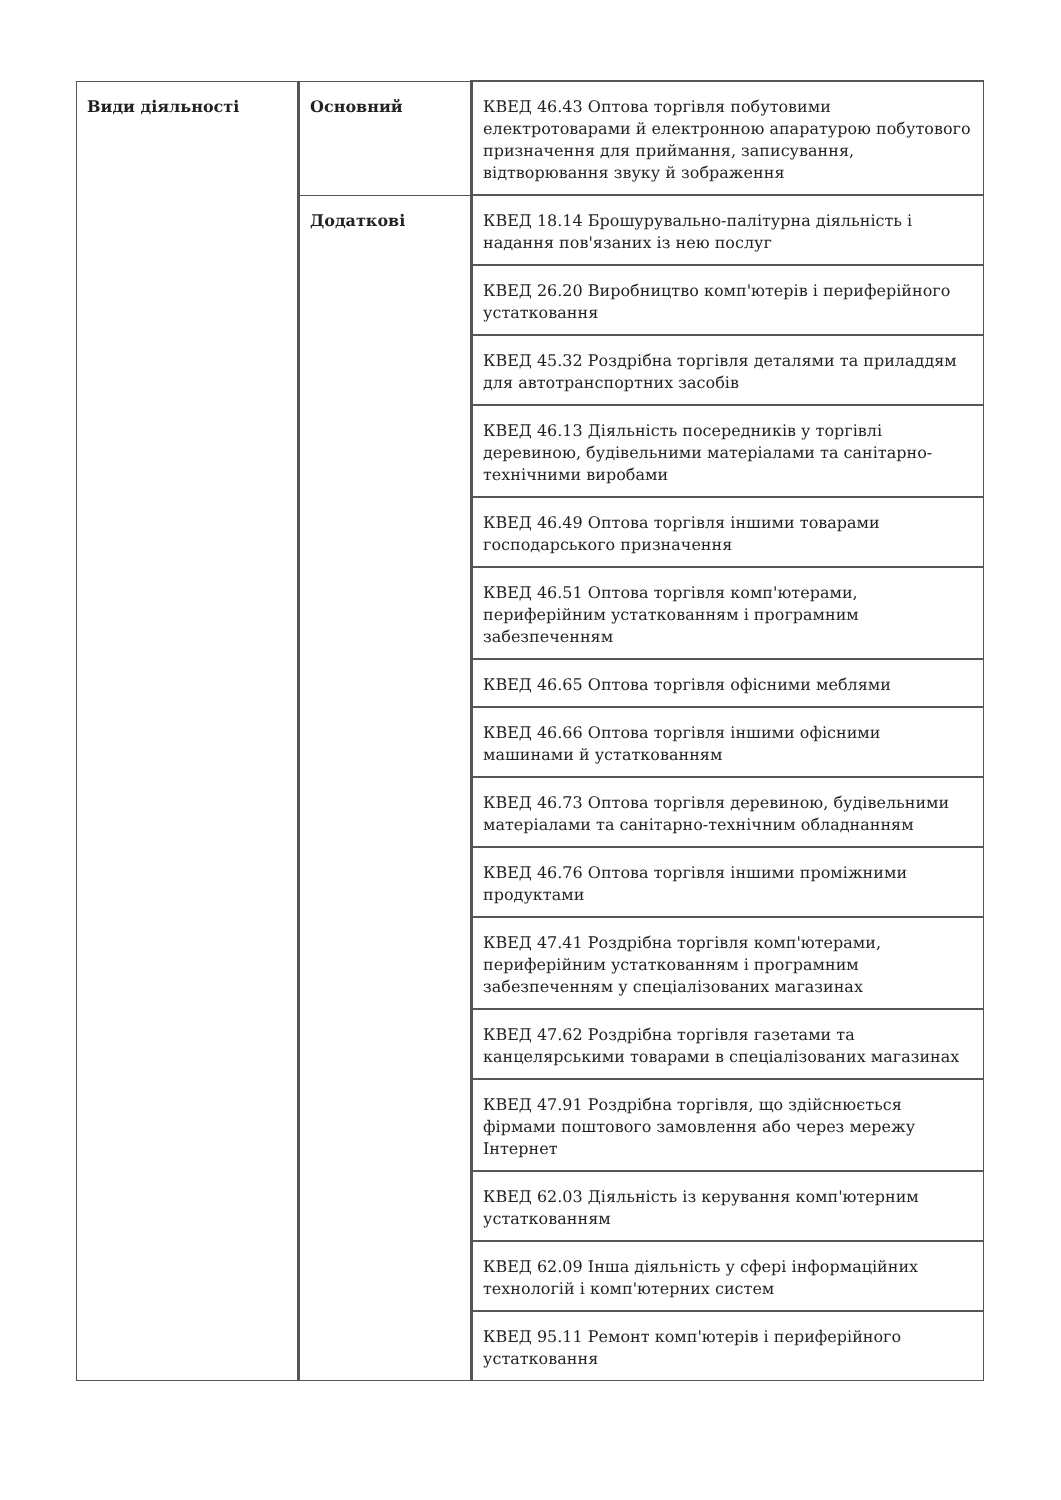| Види діяльності | Основний | КВЕД 46.43 Оптова торгівля побутовими електротоварами й електронною апаратурою побутового призначення для приймання, записування, відтворювання звуку й зображення |
| | Додаткові | КВЕД 18.14 Брошурувально-палітурна діяльність і надання пов'язаних із нею послуг |
| | | КВЕД 26.20 Виробництво комп'ютерів і периферійного устатковання |
| | | КВЕД 45.32 Роздрібна торгівля деталями та приладдям для автотранспортних засобів |
| | | КВЕД 46.13 Діяльність посередників у торгівлі деревиною, будівельними матеріалами та санітарно-технічними виробами |
| | | КВЕД 46.49 Оптова торгівля іншими товарами господарського призначення |
| | | КВЕД 46.51 Оптова торгівля комп'ютерами, периферійним устаткованням і програмним забезпеченням |
| | | КВЕД 46.65 Оптова торгівля офісними меблями |
| | | КВЕД 46.66 Оптова торгівля іншими офісними машинами й устаткованням |
| | | КВЕД 46.73 Оптова торгівля деревиною, будівельними матеріалами та санітарно-технічним обладнанням |
| | | КВЕД 46.76 Оптова торгівля іншими проміжними продуктами |
| | | КВЕД 47.41 Роздрібна торгівля комп'ютерами, периферійним устаткованням і програмним забезпеченням у спеціалізованих магазинах |
| | | КВЕД 47.62 Роздрібна торгівля газетами та канцелярськими товарами в спеціалізованих магазинах |
| | | КВЕД 47.91 Роздрібна торгівля, що здійснюється фірмами поштового замовлення або через мережу Інтернет |
| | | КВЕД 62.03 Діяльність із керування комп'ютерним устаткованням |
| | | КВЕД 62.09 Інша діяльність у сфері інформаційних технологій і комп'ютерних систем |
| | | КВЕД 95.11 Ремонт комп'ютерів і периферійного устатковання |